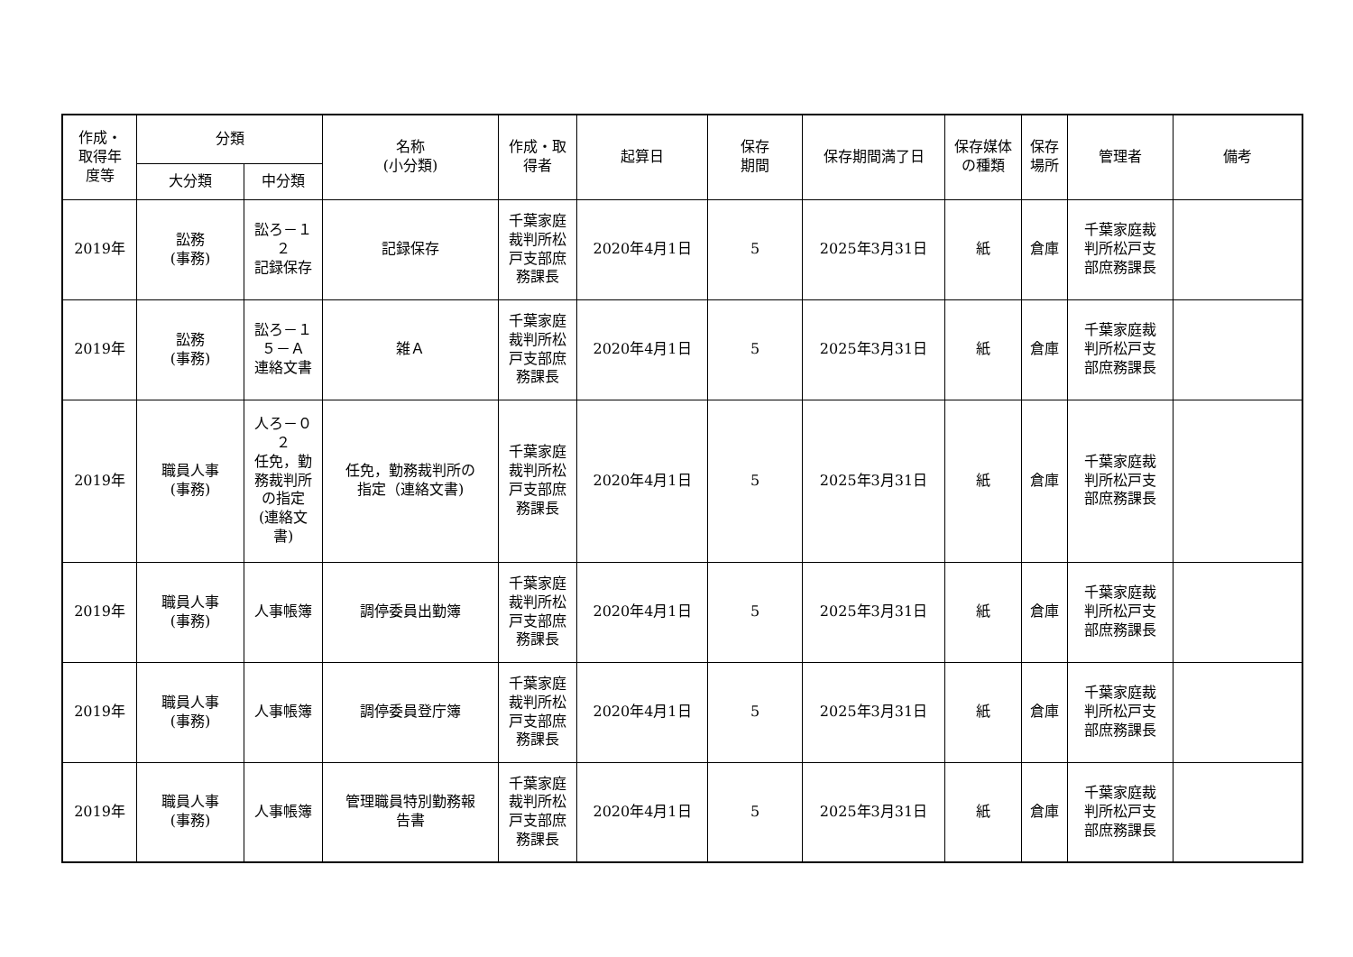| 作成・ 取得年 度等 | 分類 | | 名称 (小分類) | 作成・取 得者 | 起算日 | 保存 期間 | 保存期間満了日 | 保存媒体 の種類 | 保存 場所 | 管理者 | 備考 |
| --- | --- | --- | --- | --- | --- | --- | --- | --- | --- | --- | --- |
| | 大分類 | 中分類 | | | | | | | | | |
| 2019年 | 訟務 (事務) | 訟ろ－１ ２ 記録保存 | 記録保存 | 千葉家庭 裁判所松 戸支部庶 務課長 | 2020年4月1日 | 5 | 2025年3月31日 | 紙 | 倉庫 | 千葉家庭裁 判所松戸支 部庶務課長 | |
| 2019年 | 訟務 (事務) | 訟ろ－１ ５－Ａ 連絡文書 | 雑Ａ | 千葉家庭 裁判所松 戸支部庶 務課長 | 2020年4月1日 | 5 | 2025年3月31日 | 紙 | 倉庫 | 千葉家庭裁 判所松戸支 部庶務課長 | |
| 2019年 | 職員人事 (事務) | 人ろ－０ ２ 任免，勤 務裁判所 の指定 (連絡文 書) | 任免，勤務裁判所の 指定（連絡文書) | 千葉家庭 裁判所松 戸支部庶 務課長 | 2020年4月1日 | 5 | 2025年3月31日 | 紙 | 倉庫 | 千葉家庭裁 判所松戸支 部庶務課長 | |
| 2019年 | 職員人事 (事務) | 人事帳簿 | 調停委員出勤簿 | 千葉家庭 裁判所松 戸支部庶 務課長 | 2020年4月1日 | 5 | 2025年3月31日 | 紙 | 倉庫 | 千葉家庭裁 判所松戸支 部庶務課長 | |
| 2019年 | 職員人事 (事務) | 人事帳簿 | 調停委員登庁簿 | 千葉家庭 裁判所松 戸支部庶 務課長 | 2020年4月1日 | 5 | 2025年3月31日 | 紙 | 倉庫 | 千葉家庭裁 判所松戸支 部庶務課長 | |
| 2019年 | 職員人事 (事務) | 人事帳簿 | 管理職員特別勤務報 告書 | 千葉家庭 裁判所松 戸支部庶 務課長 | 2020年4月1日 | 5 | 2025年3月31日 | 紙 | 倉庫 | 千葉家庭裁 判所松戸支 部庶務課長 | |